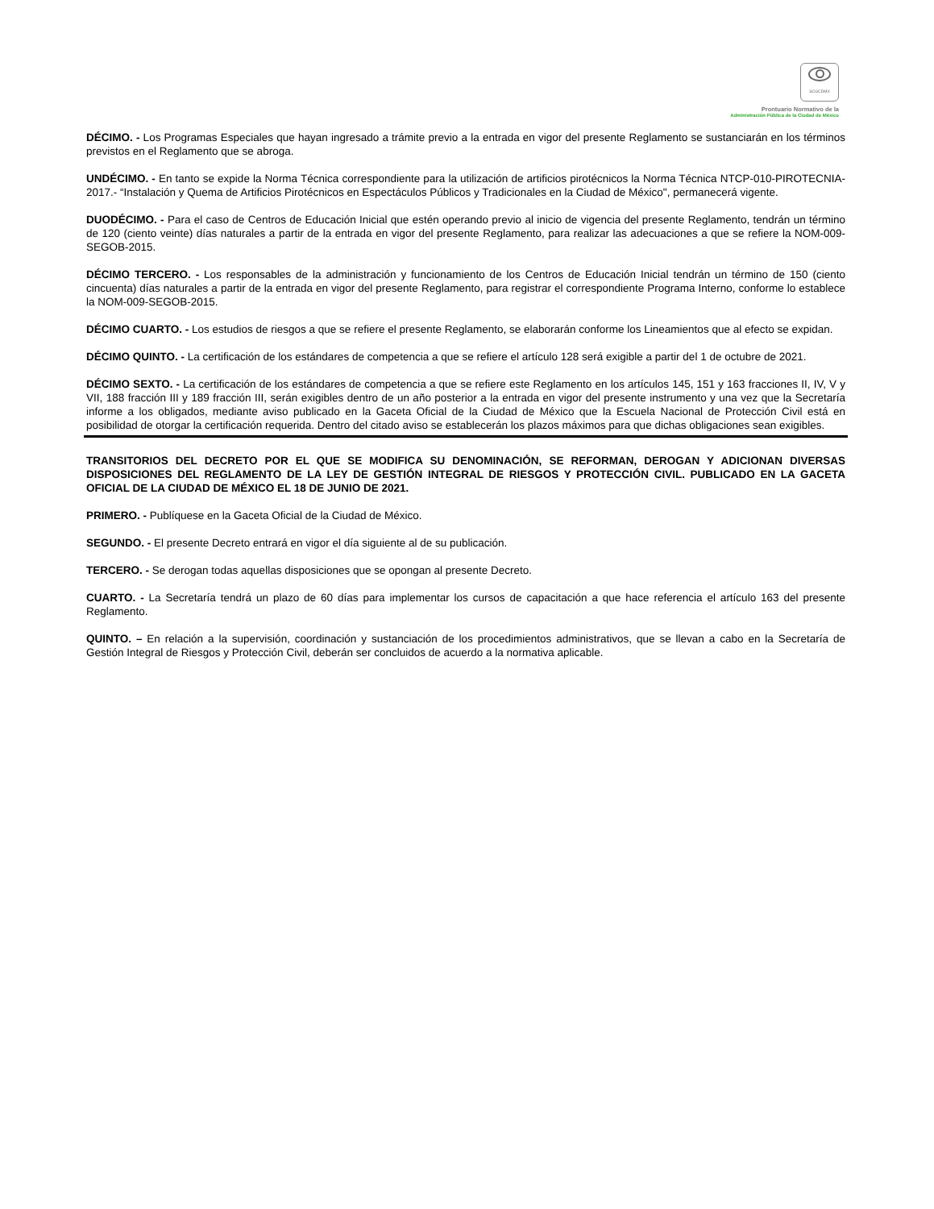SCGCDMX
Prontuario Normativo de la
Administración Pública de la Ciudad de México
DÉCIMO. - Los Programas Especiales que hayan ingresado a trámite previo a la entrada en vigor del presente Reglamento se sustanciarán en los términos previstos en el Reglamento que se abroga.
UNDÉCIMO. - En tanto se expide la Norma Técnica correspondiente para la utilización de artificios pirotécnicos la Norma Técnica NTCP-010-PIROTECNIA-2017.- “Instalación y Quema de Artificios Pirotécnicos en Espectáculos Públicos y Tradicionales en la Ciudad de México", permanecerá vigente.
DUODÉCIMO. - Para el caso de Centros de Educación Inicial que estén operando previo al inicio de vigencia del presente Reglamento, tendrán un término de 120 (ciento veinte) días naturales a partir de la entrada en vigor del presente Reglamento, para realizar las adecuaciones a que se refiere la NOM-009-SEGOB-2015.
DÉCIMO TERCERO. - Los responsables de la administración y funcionamiento de los Centros de Educación Inicial tendrán un término de 150 (ciento cincuenta) días naturales a partir de la entrada en vigor del presente Reglamento, para registrar el correspondiente Programa Interno, conforme lo establece la NOM-009-SEGOB-2015.
DÉCIMO CUARTO. - Los estudios de riesgos a que se refiere el presente Reglamento, se elaborarán conforme los Lineamientos que al efecto se expidan.
DÉCIMO QUINTO. - La certificación de los estándares de competencia a que se refiere el artículo 128 será exigible a partir del 1 de octubre de 2021.
DÉCIMO SEXTO. - La certificación de los estándares de competencia a que se refiere este Reglamento en los artículos 145, 151 y 163 fracciones II, IV, V y VII, 188 fracción III y 189 fracción III, serán exigibles dentro de un año posterior a la entrada en vigor del presente instrumento y una vez que la Secretaría informe a los obligados, mediante aviso publicado en la Gaceta Oficial de la Ciudad de México que la Escuela Nacional de Protección Civil está en posibilidad de otorgar la certificación requerida. Dentro del citado aviso se establecerán los plazos máximos para que dichas obligaciones sean exigibles.
TRANSITORIOS DEL DECRETO POR EL QUE SE MODIFICA SU DENOMINACIÓN, SE REFORMAN, DEROGAN Y ADICIONAN DIVERSAS DISPOSICIONES DEL REGLAMENTO DE LA LEY DE GESTIÓN INTEGRAL DE RIESGOS Y PROTECCIÓN CIVIL. PUBLICADO EN LA GACETA OFICIAL DE LA CIUDAD DE MÉXICO EL 18 DE JUNIO DE 2021.
PRIMERO. - Publíquese en la Gaceta Oficial de la Ciudad de México.
SEGUNDO. - El presente Decreto entrará en vigor el día siguiente al de su publicación.
TERCERO. - Se derogan todas aquellas disposiciones que se opongan al presente Decreto.
CUARTO. - La Secretaría tendrá un plazo de 60 días para implementar los cursos de capacitación a que hace referencia el artículo 163 del presente Reglamento.
QUINTO. – En relación a la supervisión, coordinación y sustanciación de los procedimientos administrativos, que se llevan a cabo en la Secretaría de Gestión Integral de Riesgos y Protección Civil, deberán ser concluidos de acuerdo a la normativa aplicable.